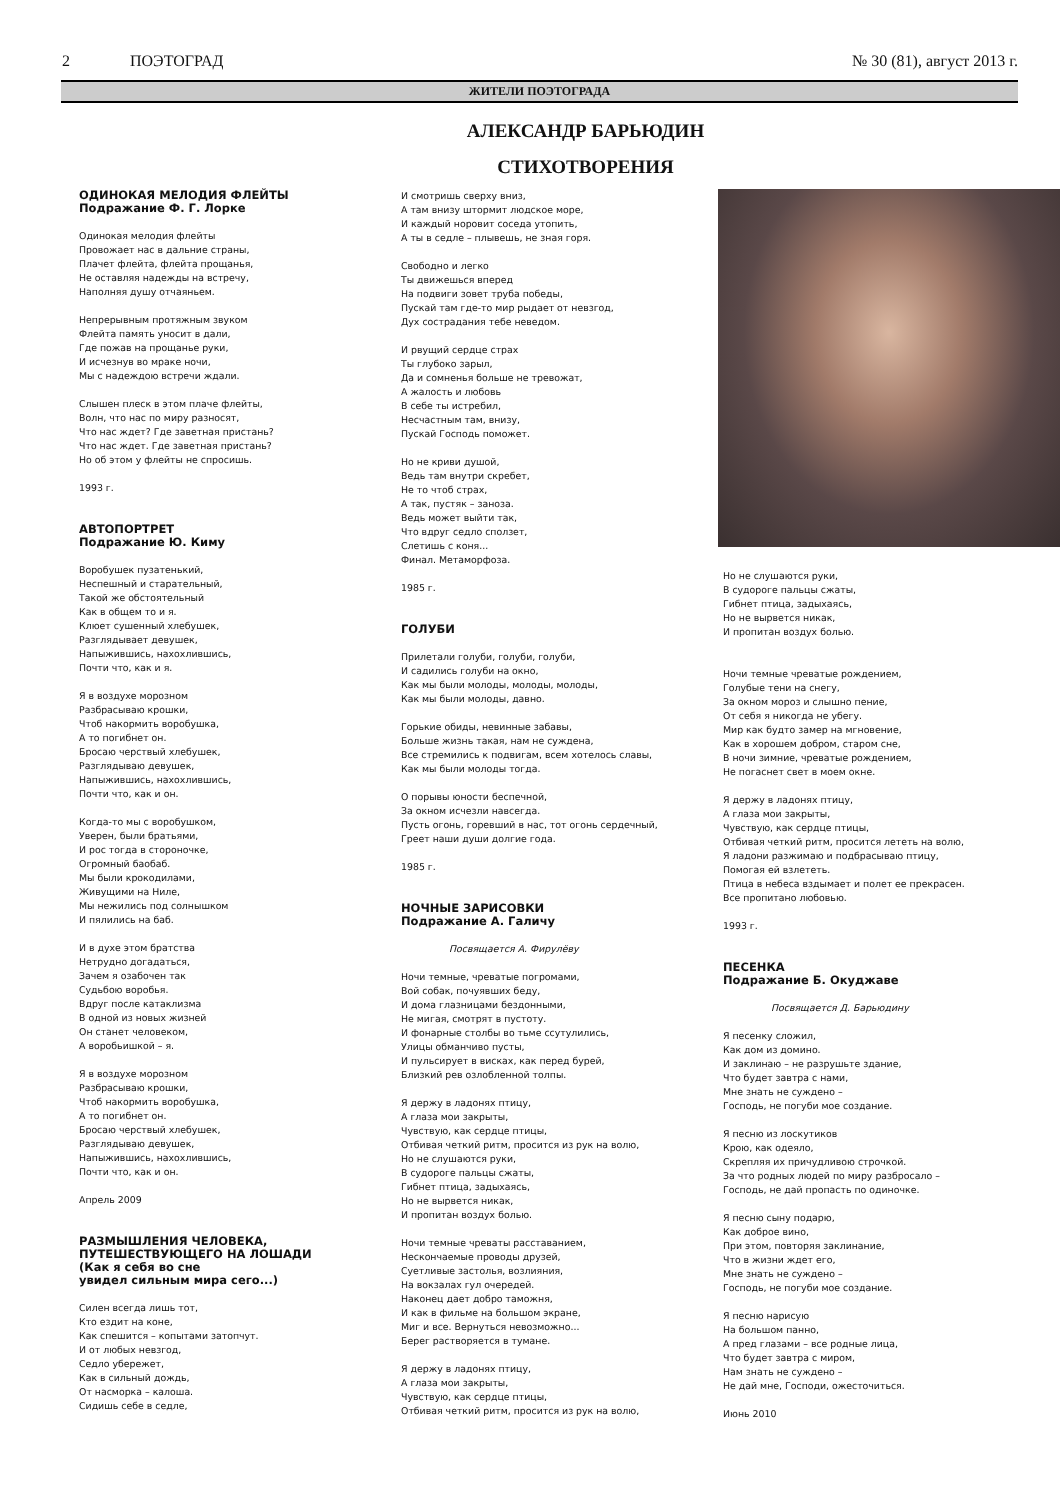2 ПОЭТОГРАД № 30 (81), август 2013 г.
ЖИТЕЛИ ПОЭТОГРАДА
АЛЕКСАНДР БАРЬЮДИН
СТИХОТВОРЕНИЯ
ОДИНОКАЯ МЕЛОДИЯ ФЛЕЙТЫ
Подражание Ф. Г. Лорке
Одинокая мелодия флейты
Провожает нас в дальние страны,
Плачет флейта, флейта прощанья,
Не оставляя надежды на встречу,
Наполняя душу отчаяньем.
Непрерывным протяжным звуком
Флейта память уносит в дали,
Где пожав на прощанье руки,
И исчезнув во мраке ночи,
Мы с надеждою встречи ждали.
Слышен плеск в этом плаче флейты,
Волн, что нас по миру разносят,
Что нас ждет? Где заветная пристань?
Что нас ждет. Где заветная пристань?
Но об этом у флейты не спросишь.
1993 г.
АВТОПОРТРЕТ
Подражание Ю. Киму
Воробушек пузатенький,
Неспешный и старательный,
Такой же обстоятельный
Как в общем то и я.
Клюет сушенный хлебушек,
Разглядывает девушек,
Напыжившись, нахохлившись,
Почти что, как и я.
Я в воздухе морозном
Разбрасываю крошки,
Чтоб накормить воробушка,
А то погибнет он.
Бросаю черствый хлебушек,
Разглядываю девушек,
Напыжившись, нахохлившись,
Почти что, как и он.
Когда-то мы с воробушком,
Уверен, были братьями,
И рос тогда в стороночке,
Огромный баобаб.
Мы были крокодилами,
Живущими на Ниле,
Мы нежились под солнышком
И пялились на баб.
И в духе этом братства
Нетрудно догадаться,
Зачем я озабочен так
Судьбою воробья.
Вдруг после катаклизма
В одной из новых жизней
Он станет человеком,
А воробьишкой – я.
Я в воздухе морозном
Разбрасываю крошки,
Чтоб накормить воробушка,
А то погибнет он.
Бросаю черствый хлебушек,
Разглядываю девушек,
Напыжившись, нахохлившись,
Почти что, как и он.
Апрель 2009
РАЗМЫШЛЕНИЯ ЧЕЛОВЕКА, ПУТЕШЕСТВУЮЩЕГО НА ЛОШАДИ
(Как я себя во сне
увидел сильным мира сего...)
Силен всегда лишь тот,
Кто ездит на коне,
Как спешится – копытами затопчут.
И от любых невзгод,
Седло убережет,
Как в сильный дождь,
От насморка – калоша.
Сидишь себе в седле,
И смотришь сверху вниз,
А там внизу штормит людское море,
И каждый норовит соседа утопить,
А ты в седле – плывешь, не зная горя.
Свободно и легко
Ты движешься вперед
На подвиги зовет труба победы,
Пускай там где-то мир рыдает от невзгод,
Дух сострадания тебе неведом.
И рвущий сердце страх
Ты глубоко зарыл,
Да и сомненья больше не тревожат,
А жалость и любовь
В себе ты истребил,
Несчастным там, внизу,
Пускай Господь поможет.
Но не криви душой,
Ведь там внутри скребет,
Не то чтоб страх,
А так, пустяк – заноза.
Ведь может выйти так,
Что вдруг седло сползет,
Слетишь с коня...
Финал. Метаморфоза.
1985 г.
ГОЛУБИ
Прилетали голуби, голуби, голуби,
И садились голуби на окно,
Как мы были молоды, молоды, молоды,
Как мы были молоды, давно.
Горькие обиды, невинные забавы,
Больше жизнь такая, нам не суждена,
Все стремились к подвигам, всем хотелось славы,
Как мы были молоды тогда.
О порывы юности беспечной,
За окном исчезли навсегда.
Пусть огонь, горевший в нас, тот огонь сердечный,
Греет наши души долгие года.
1985 г.
НОЧНЫЕ ЗАРИСОВКИ
Подражание А. Галичу
Посвящается А. Фирулёву
Ночи темные, чреватые погромами,
Вой собак, почуявших беду,
И дома глазницами бездонными,
Не мигая, смотрят в пустоту.
И фонарные столбы во тьме ссутулились,
Улицы обманчиво пусты,
И пульсирует в висках, как перед бурей,
Близкий рев озлобленной толпы.
Я держу в ладонях птицу,
А глаза мои закрыты,
Чувствую, как сердце птицы,
Отбивая четкий ритм, просится из рук на волю,
Но не слушаются руки,
В судороге пальцы сжаты,
Гибнет птица, задыхаясь,
Но не вырвется никак,
И пропитан воздух болью.
Ночи темные чреваты расставанием,
Нескончаемые проводы друзей,
Суетливые застолья, возлияния,
На вокзалах гул очередей.
Наконец дает добро таможня,
И как в фильме на большом экране,
Миг и все. Вернуться невозможно...
Берег растворяется в тумане.
Я держу в ладонях птицу,
А глаза мои закрыты,
Чувствую, как сердце птицы,
Отбивая четкий ритм, просится из рук на волю,
Но не слушаются руки,
В судороге пальцы сжаты,
Гибнет птица, задыхаясь,
Но не вырвется никак,
И пропитан воздух болью.
Ночи темные чреватые рождением,
Голубые тени на снегу,
За окном мороз и слышно пение,
От себя я никогда не убегу.
Мир как будто замер на мгновение,
Как в хорошем добром, старом сне,
В ночи зимние, чреватые рождением,
Не погаснет свет в моем окне.
Я держу в ладонях птицу,
А глаза мои закрыты,
Чувствую, как сердце птицы,
Отбивая четкий ритм, просится лететь на волю,
Я ладони разжимаю и подбрасываю птицу,
Помогая ей взлететь.
Птица в небеса вздымает и полет ее прекрасен.
Все пропитано любовью.
1993 г.
ПЕСЕНКА
Подражание Б. Окуджаве
Посвящается Д. Барьюдину
Я песенку сложил,
Как дом из домино.
И заклинаю – не разрушьте здание,
Что будет завтра с нами,
Мне знать не суждено –
Господь, не погуби мое создание.
Я песню из лоскутиков
Крою, как одеяло,
Скрепляя их причудливою строчкой.
За что родных людей по миру разбросало –
Господь, не дай пропасть по одиночке.
Я песню сыну подарю,
Как доброе вино,
При этом, повторяя заклинание,
Что в жизни ждет его,
Мне знать не суждено –
Господь, не погуби мое создание.
Я песню нарисую
На большом панно,
А пред глазами – все родные лица,
Что будет завтра с миром,
Нам знать не суждено –
Не дай мне, Господи, ожесточиться.
Июнь 2010